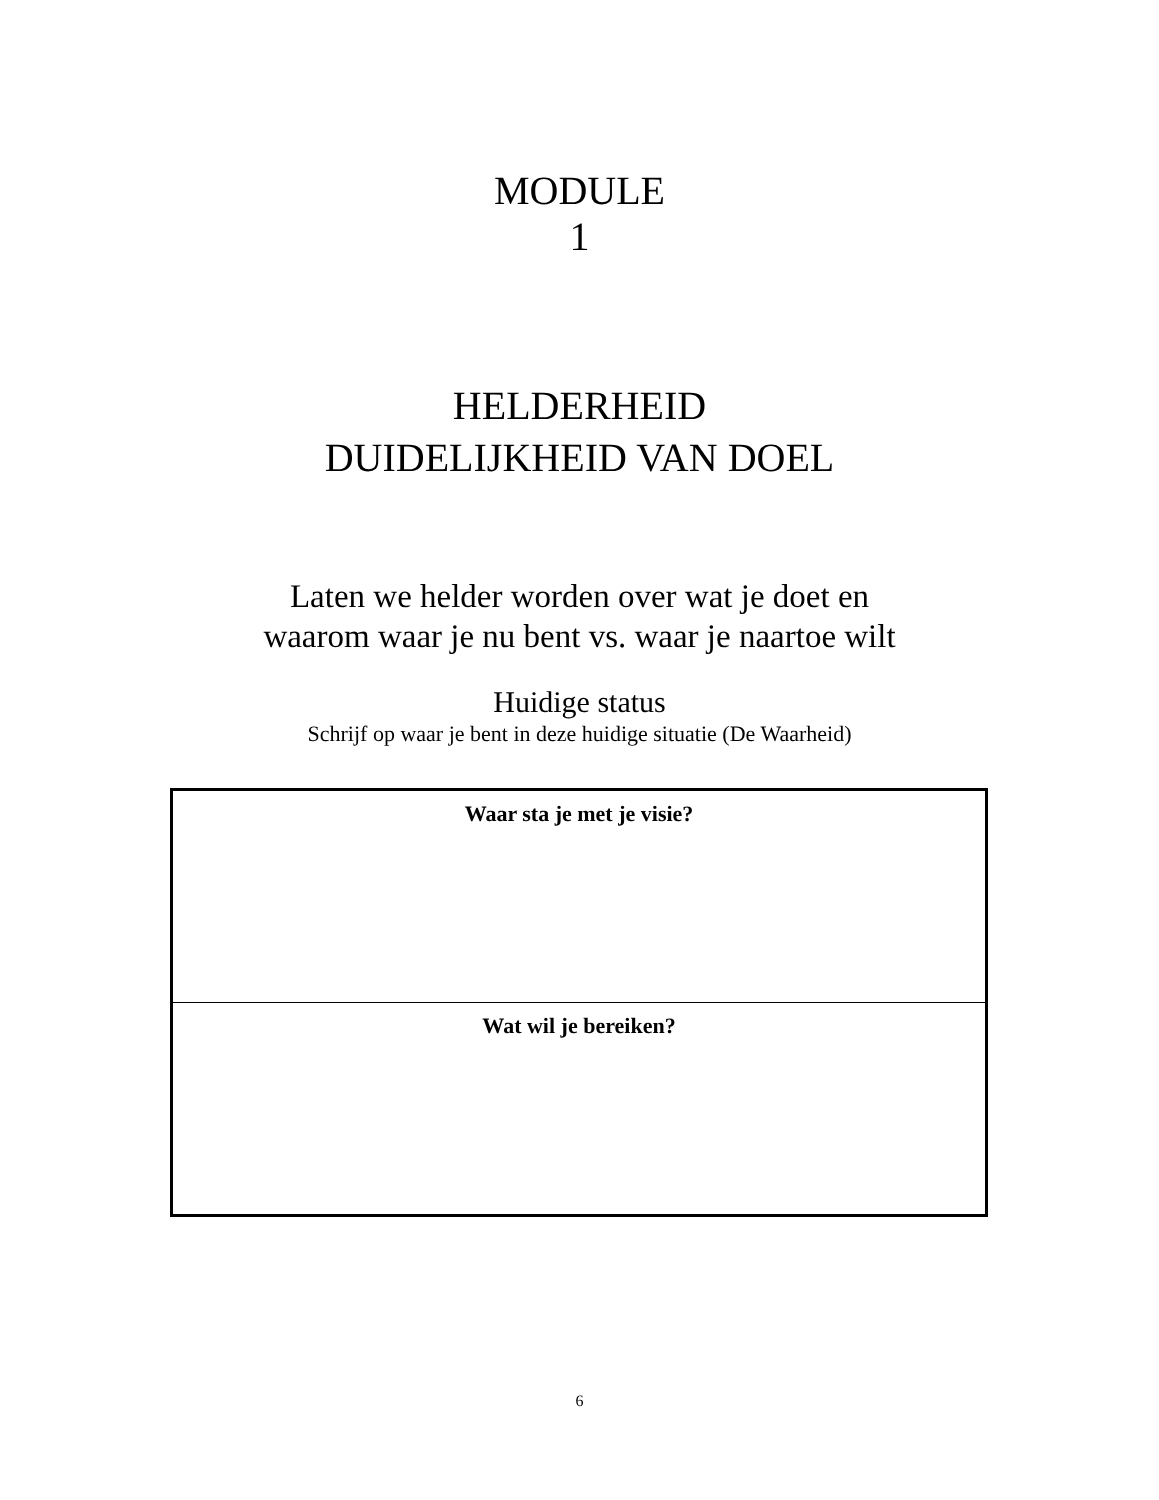MODULE
1
HELDERHEID
DUIDELIJKHEID VAN DOEL
Laten we helder worden over wat je doet en
waarom waar je nu bent vs. waar je naartoe wilt
Huidige status
Schrijf op waar je bent in deze huidige situatie (De Waarheid)
| Waar sta je met je visie? |
| Wat wil je bereiken? |
6